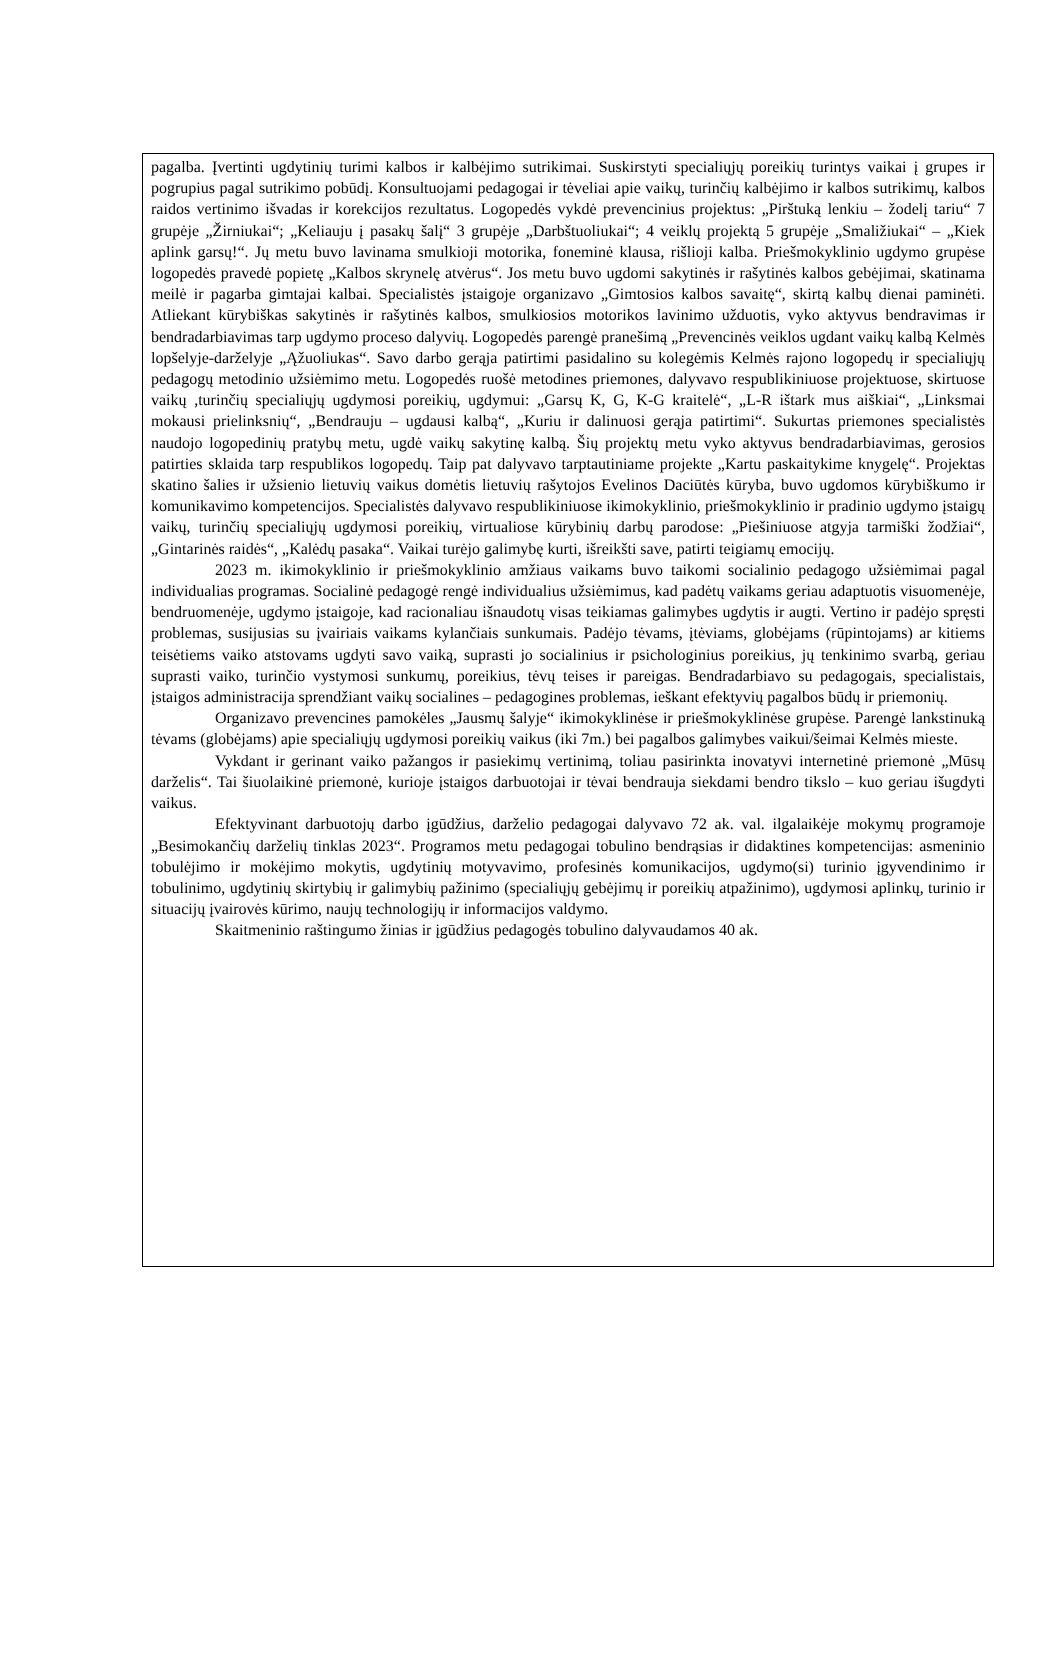pagalba. Įvertinti ugdytinių turimi kalbos ir kalbėjimo sutrikimai. Suskirstyti specialiųjų poreikių turintys vaikai į grupes ir pogrupius pagal sutrikimo pobūdį. Konsultuojami pedagogai ir tėveliai apie vaikų, turinčių kalbėjimo ir kalbos sutrikimų, kalbos raidos vertinimo išvadas ir korekcijos rezultatus. Logopedės vykdė prevencinius projektus: „Pirštuką lenkiu – žodelį tariu“ 7 grupėje „Žirniukai“; „Keliauju į pasakų šalį“ 3 grupėje „Darbštuoliukai“; 4 veiklų projektą 5 grupėje „Smaližiukai“ – „Kiek aplink garsų!“. Jų metu buvo lavinama smulkioji motorika, foneminė klausa, rišlioji kalba. Priešmokyklinio ugdymo grupėse logopedės pravedė popietę „Kalbos skrynelę atvėrus“. Jos metu buvo ugdomi sakytinės ir rašytinės kalbos gebėjimai, skatinama meilė ir pagarba gimtajai kalbai. Specialistės įstaigoje organizavo „Gimtosios kalbos savaitę“, skirtą kalbų dienai paminėti. Atliekant kūrybiškas sakytinės ir rašytinės kalbos, smulkiosios motorikos lavinimo užduotis, vyko aktyvus bendravimas ir bendradarbiavimas tarp ugdymo proceso dalyvių. Logopedės parengė pranešimą „Prevencinės veiklos ugdant vaikų kalbą Kelmės lopšelyje-darželyje „Ąžuoliukas“. Savo darbo gerąja patirtimi pasidalino su kolegėmis Kelmės rajono logopedų ir specialiųjų pedagogų metodinio užsiėmimo metu. Logopedės ruošė metodines priemones, dalyvavo respublikiniuose projektuose, skirtuose vaikų ,turinčių specialiųjų ugdymosi poreikių, ugdymui: „Garsų K, G, K-G kraitelė“, „L-R ištark mus aiškiai“, „Linksmai mokausi prielinksnių“, „Bendrauju – ugdausi kalbą“, „Kuriu ir dalinuosi gerąja patirtimi“. Sukurtas priemones specialistės naudojo logopedinių pratybų metu, ugdė vaikų sakytinę kalbą. Šių projektų metu vyko aktyvus bendradarbiavimas, gerosios patirties sklaida tarp respublikos logopedų. Taip pat dalyvavo tarptautiniame projekte „Kartu paskaitykime knygelę“. Projektas skatino šalies ir užsienio lietuvių vaikus domėtis lietuvių rašytojos Evelinos Daciūtės kūryba, buvo ugdomos kūrybiškumo ir komunikavimo kompetencijos. Specialistės dalyvavo respublikiniuose ikimokyklinio, priešmokyklinio ir pradinio ugdymo įstaigų vaikų, turinčių specialiųjų ugdymosi poreikių, virtualiose kūrybinių darbų parodose: „Piešiniuose atgyja tarmiški žodžiai“, „Gintarinės raidės“, „Kalėdų pasaka“. Vaikai turėjo galimybę kurti, išreikšti save, patirti teigiamų emocijų.
2023 m. ikimokyklinio ir priešmokyklinio amžiaus vaikams buvo taikomi socialinio pedagogo užsiėmimai pagal individualias programas. Socialinė pedagogė rengė individualius užsiėmimus, kad padėtų vaikams geriau adaptuotis visuomenėje, bendruomenėje, ugdymo įstaigoje, kad racionaliau išnaudotų visas teikiamas galimybes ugdytis ir augti. Vertino ir padėjo spręsti problemas, susijusias su įvairiais vaikams kylančiais sunkumais. Padėjo tėvams, įtėviams, globėjams (rūpintojams) ar kitiems teisėtiems vaiko atstovams ugdyti savo vaiką, suprasti jo socialinius ir psichologinius poreikius, jų tenkinimo svarbą, geriau suprasti vaiko, turinčio vystymosi sunkumų, poreikius, tėvų teises ir pareigas. Bendradarbiavo su pedagogais, specialistais, įstaigos administracija sprendžiant vaikų socialines – pedagogines problemas, ieškant efektyvių pagalbos būdų ir priemonių.
Organizavo prevencines pamokėles „Jausmų šalyje“ ikimokyklinėse ir priešmokyklinėse grupėse. Parengė lankstinuką tėvams (globėjams) apie specialiųjų ugdymosi poreikių vaikus (iki 7m.) bei pagalbos galimybes vaikui/šeimai Kelmės mieste.
Vykdant ir gerinant vaiko pažangos ir pasiekimų vertinimą, toliau pasirinkta inovatyvi internetinė priemonė „Mūsų darželis“. Tai šiuolaikinė priemonė, kurioje įstaigos darbuotojai ir tėvai bendrauja siekdami bendro tikslo – kuo geriau išugdyti vaikus.
Efektyvinant darbuotojų darbo įgūdžius, darželio pedagogai dalyvavo 72 ak. val. ilgalaikėje mokymų programoje „Besimokančių darželių tinklas 2023“. Programos metu pedagogai tobulino bendrąsias ir didaktines kompetencijas: asmeninio tobulėjimo ir mokėjimo mokytis, ugdytinių motyvavimo, profesinės komunikacijos, ugdymo(si) turinio įgyvendinimo ir tobulinimo, ugdytinių skirtybių ir galimybių pažinimo (specialiųjų gebėjimų ir poreikių atpažinimo), ugdymosi aplinkų, turinio ir situacijų įvairovės kūrimo, naujų technologijų ir informacijos valdymo.
Skaitmeninio raštingumo žinias ir įgūdžius pedagogės tobulino dalyvaudamos 40 ak.